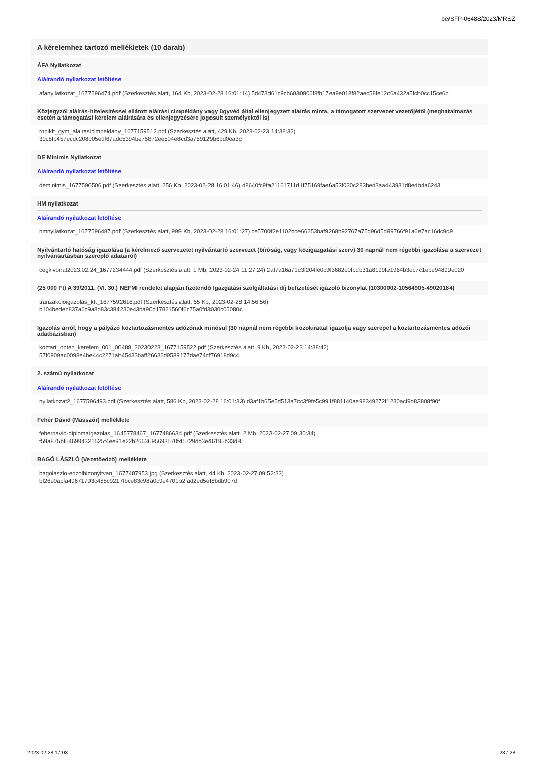be/SFP-06488/2023/MRSZ
A kérelemhez tartozó mellékletek (10 darab)
ÁFA Nyilatkozat
Aláírandó nyilatkozat letöltése
afanyilatkozat_1677596474.pdf (Szerkesztés alatt, 164 Kb, 2023-02-28 16:01:14) 5d473d61c9cb6030806f8fb17ea9e018f82aec58fe12c6a432a5fcb0cc15ce6b
Közjegyzői aláírás-hitelesítéssel ellátott aláírási címpéldány vagy ügyvéd által ellenjegyzett aláírás minta, a támogatott szervezet vezetőjétől (meghatalmazás esetén a támogatási kérelem aláírására és ellenjegyzésére jogosult személyektől is)
ropikft_gym_alairasicimpeldany_1677159512.pdf (Szerkesztés alatt, 429 Kb, 2023-02-23 14:38:32)
39c8fb457ecdc208c05edf67adc5394be75872ee504e8cd3a759129b6bd0ea3c
DE Minimis Nyilatkozat
Aláírandó nyilatkozat letöltése
deminimis_1677596506.pdf (Szerkesztés alatt, 256 Kb, 2023-02-28 16:01:46) d8640fc9fa21161711d1f75169fae6a53f030c283bed3aa443931d8edb4a6243
HM nyilatkozat
Aláírandó nyilatkozat letöltése
hmnyilatkozat_1677596487.pdf (Szerkesztés alatt, 999 Kb, 2023-02-28 16:01:27) ce5700f2e1102bce66253baf9268b92767a75d96d5d99766f91a6e7ac16dc9c9
Nyilvántartó hatóság igazolása (a kérelmező szervezetet nyilvántartó szervezet (bíróság, vagy közigazgatási szerv) 30 napnál nem régebbi igazolása a szervezet nyilvántartásban szereplő adatairól)
cegkivonat2023.02.24_1677234444.pdf (Szerkesztés alatt, 1 Mb, 2023-02-24 11:27:24) 2af7a16a71c3f204fe0c9f3682e0fbdb31a8199fe1964b3ec7c1ebe94899e020
(25 000 Ft) A 39/2011. (VI. 30.) NEFMI rendelet alapján fizetendő Igazgatási szolgáltatási díj befizetését igazoló bizonylat (10300002-10564905-49020184)
tranzakcioigazolas_kft_1677592616.pdf (Szerkesztés alatt, 55 Kb, 2023-02-28 14:56:56)
b104bedeb837a6c9a8d83c384230e43ba90d17821560f6c75a0fd3030c05080c
Igazolás arról, hogy a pályázó köztartozásmentes adózónak minősül (30 napnál nem régebbi közokirattal igazolja vagy szerepel a köztartozásmentes adózói adatbázisban)
koztart_opten_kerelem_001_06488_20230223_1677159522.pdf (Szerkesztés alatt, 9 Kb, 2023-02-23 14:38:42)
57f0909ac0098e4be44c2271ab45433baff26636d9589177dae74cf76918d9c4
2. számú nyilatkozat
Aláírandó nyilatkozat letöltése
nyilatkozat2_1677596493.pdf (Szerkesztés alatt, 586 Kb, 2023-02-28 16:01:33) d3af1b65e5d513a7cc3f9fe5c991f881140ae98349272f1230acf9d83808f90f
Fehér Dávid (Masszőr) melléklete
feherdavid-diplomaigazolas_1645778467_1677486634.pdf (Szerkesztés alatt, 2 Mb, 2023-02-27 09:30:34)
f59a875bf546994321525f4ee91e22b2663695693570f45729dd3e46195b33d8
BAGÓ LÁSZLÓ (Vezetőedző) melléklete
bagolaszlo-edzoibizonyitvan_1677487953.jpg (Szerkesztés alatt, 44 Kb, 2023-02-27 09:52:33)
bf26e0acfa49671793c488c9217fbce83c98a0c9e4701b2fad2ed5ef8bdb907d
2023-02-28 17:03 28 / 28